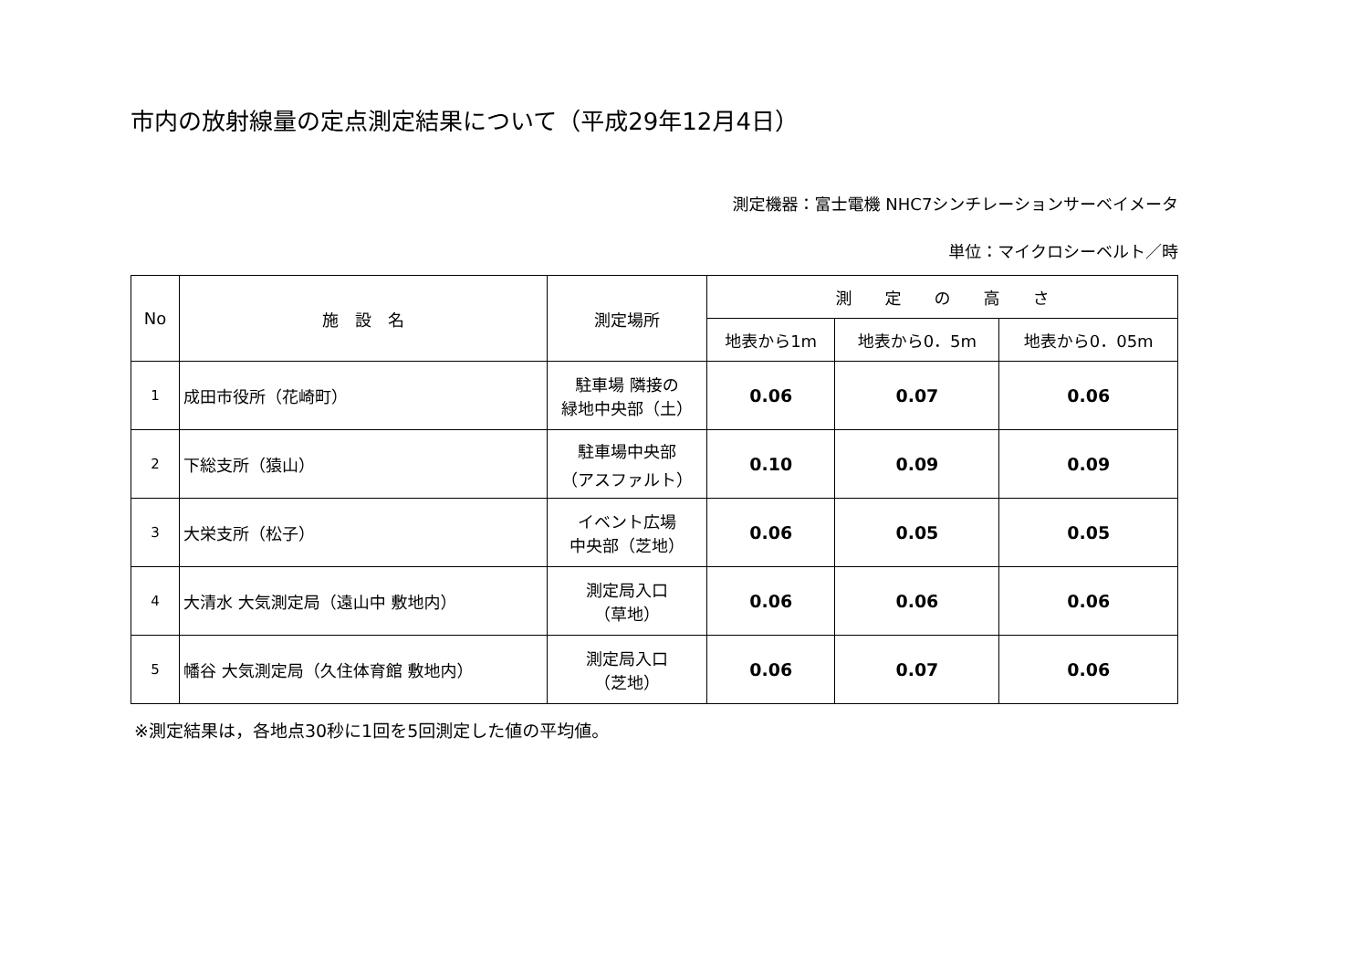市内の放射線量の定点測定結果について（平成29年12月4日）
測定機器：富士電機 NHC7シンチレーションサーベイメータ
単位：マイクロシーベルト／時
| No | 施 設 名 | 測定場所 | 測 定 の 高 さ | | |
| --- | --- | --- | --- | --- | --- |
| | | | 地表から1m | 地表から0．5m | 地表から0．05m |
| 1 | 成田市役所（花崎町） | 駐車場 隣接の 緑地中央部（土） | 0.06 | 0.07 | 0.06 |
| 2 | 下総支所（猿山） | 駐車場中央部 （アスファルト） | 0.10 | 0.09 | 0.09 |
| 3 | 大栄支所（松子） | イベント広場 中央部（芝地） | 0.06 | 0.05 | 0.05 |
| 4 | 大清水 大気測定局（遠山中 敷地内） | 測定局入口 （草地） | 0.06 | 0.06 | 0.06 |
| 5 | 幡谷 大気測定局（久住体育館 敷地内） | 測定局入口 （芝地） | 0.06 | 0.07 | 0.06 |
※測定結果は，各地点30秒に1回を5回測定した値の平均値。